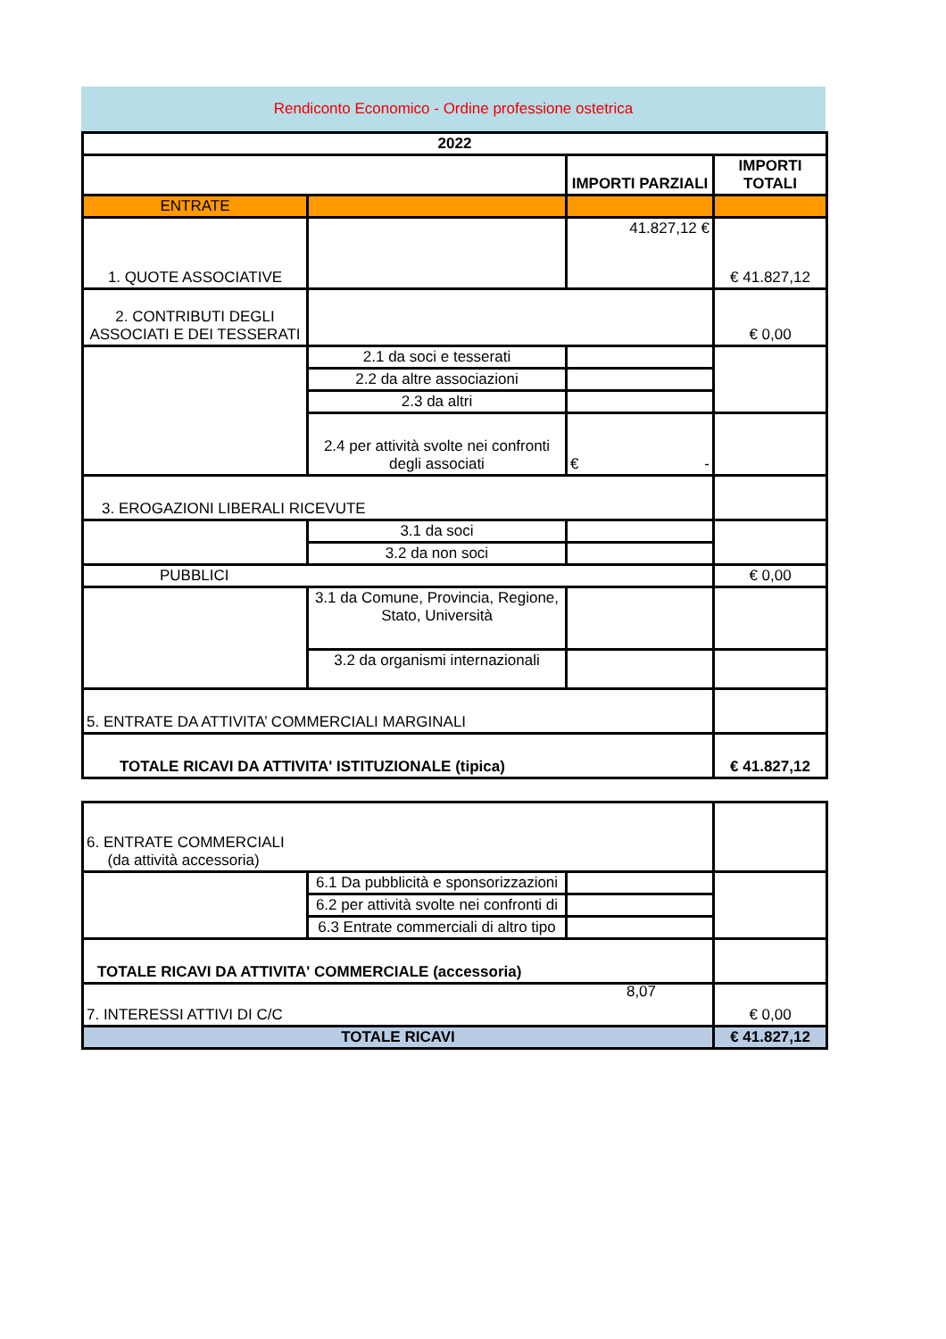Rendiconto Economico - Ordine professione ostetrica
| 2022 | | | |
| | | IMPORTI PARZIALI | IMPORTI TOTALI |
| ENTRATE | | | |
| 1. QUOTE ASSOCIATIVE | | 41.827,12 € | € 41.827,12 |
| 2. CONTRIBUTI DEGLI ASSOCIATI E DEI TESSERATI | | | € 0,00 |
| | 2.1 da soci e tesserati | | |
| | 2.2 da altre associazioni | | |
| | 2.3 da altri | | |
| | 2.4 per attività svolte nei confronti degli associati | € - | |
| 3. EROGAZIONI LIBERALI RICEVUTE | | | |
| | 3.1 da soci | | |
| | 3.2 da non soci | | |
| PUBBLICI | | | € 0,00 |
| | 3.1 da Comune, Provincia, Regione, Stato, Università | | |
| | 3.2 da organismi internazionali | | |
| 5. ENTRATE DA ATTIVITA’ COMMERCIALI MARGINALI | | | |
| TOTALE RICAVI DA ATTIVITA' ISTITUZIONALE (tipica) | | | € 41.827,12 |
| 6. ENTRATE COMMERCIALI (da attività accessoria) | | | |
| | 6.1 Da pubblicità e sponsorizzazioni | | |
| | 6.2 per attività svolte nei confronti di | | |
| | 6.3 Entrate commerciali di altro tipo | | |
| TOTALE RICAVI DA ATTIVITA' COMMERCIALE (accessoria) | | | |
| 7. INTERESSI ATTIVI DI C/C 8,07 | | | € 0,00 |
| TOTALE RICAVI | | | € 41.827,12 |